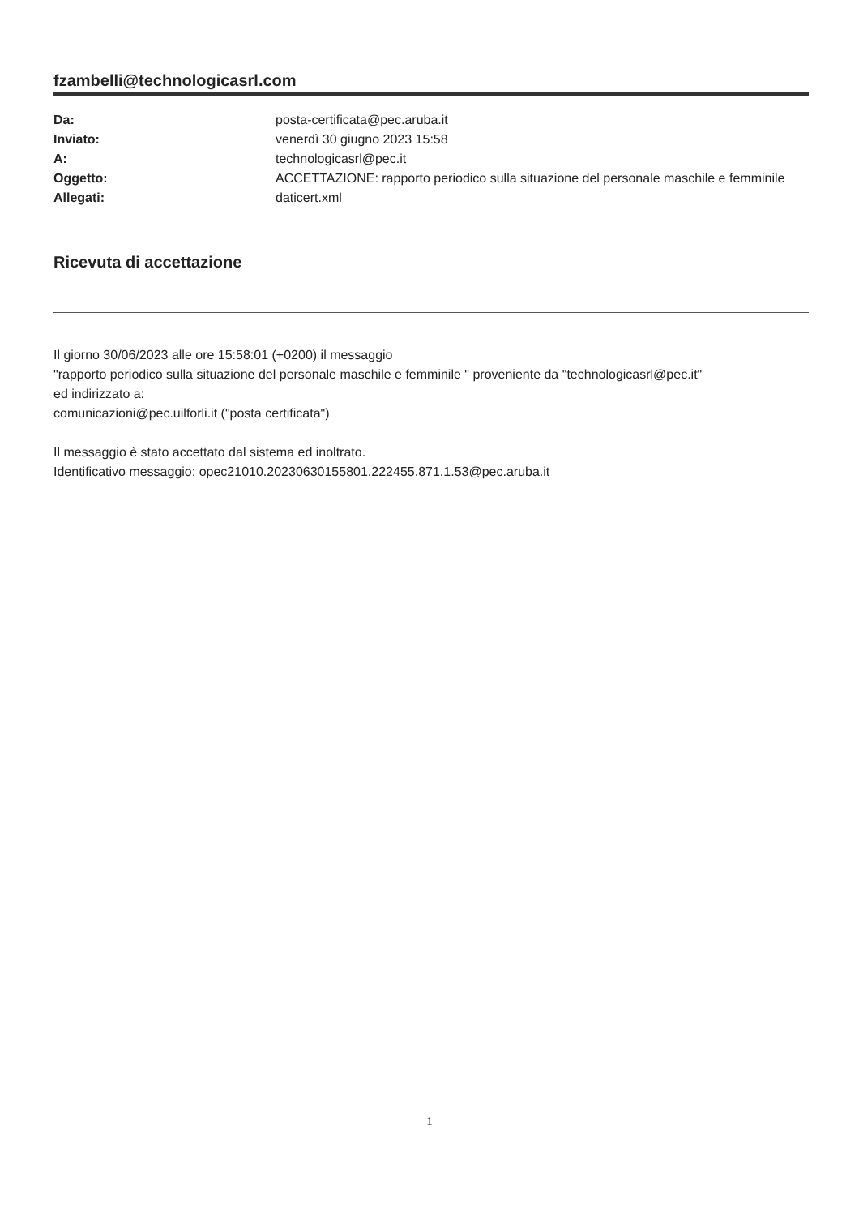fzambelli@technologicasrl.com
| Da: | posta-certificata@pec.aruba.it |
| Inviato: | venerdì 30 giugno 2023 15:58 |
| A: | technologicasrl@pec.it |
| Oggetto: | ACCETTAZIONE: rapporto periodico sulla situazione del personale maschile e femminile |
| Allegati: | daticert.xml |
Ricevuta di accettazione
Il giorno 30/06/2023 alle ore 15:58:01 (+0200) il messaggio
"rapporto periodico sulla situazione del personale maschile e femminile " proveniente da "technologicasrl@pec.it"
ed indirizzato a:
comunicazioni@pec.uilforli.it ("posta certificata")
Il messaggio è stato accettato dal sistema ed inoltrato.
Identificativo messaggio: opec21010.20230630155801.222455.871.1.53@pec.aruba.it
1